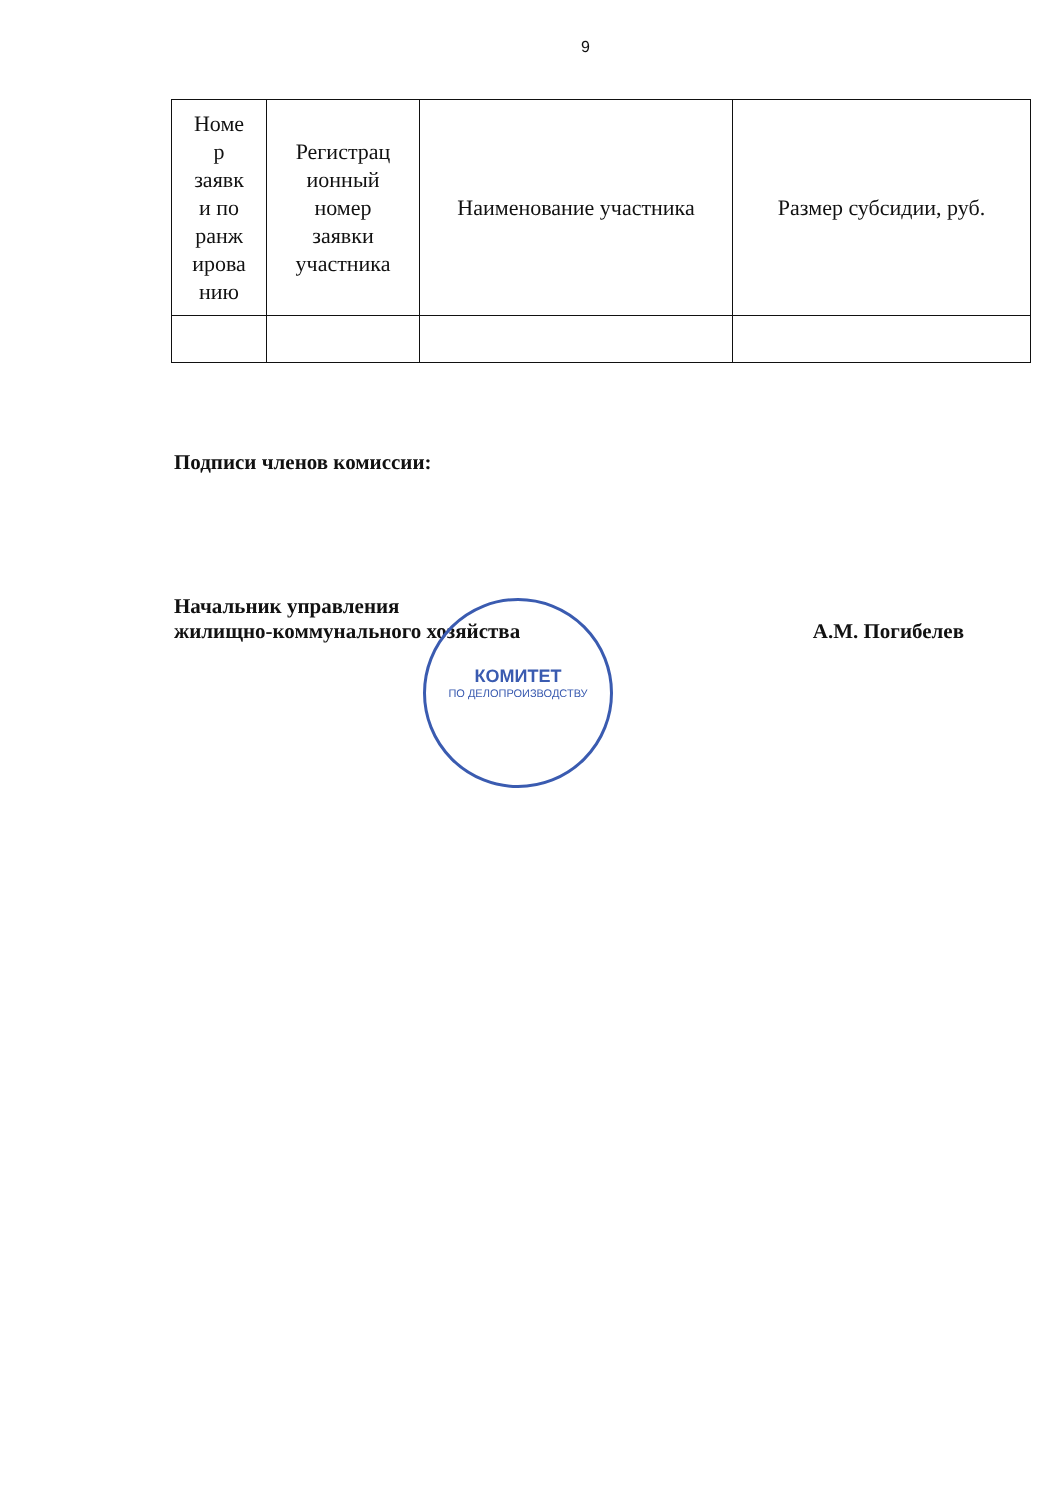9
| Номе р заявк и по ранж ирова нию | Регистрац ионный номер заявки участника | Наименование участника | Размер субсидии, руб. |
Подписи членов комиссии:
Начальник управления
жилищно-коммунального хозяйства А.М. Погибелев
КОМИТЕТ
ПО ДЕЛОПРОИЗВОДСТВУ